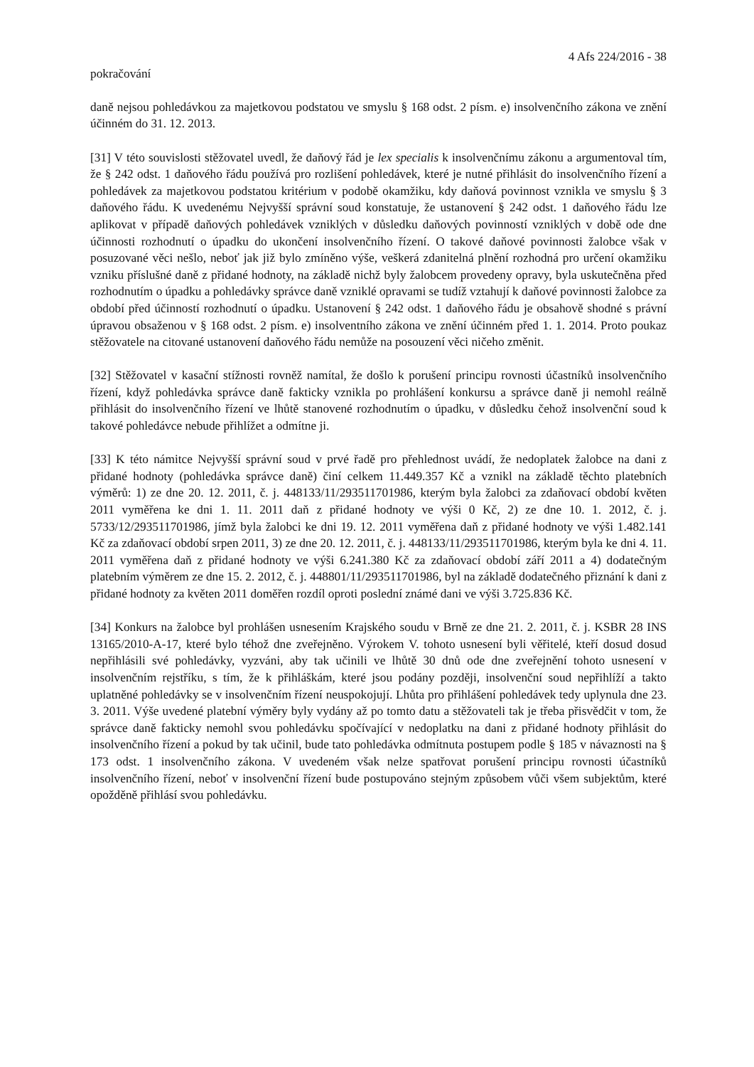4 Afs 224/2016 - 38
pokračování
daně nejsou pohledávkou za majetkovou podstatou ve smyslu § 168 odst. 2 písm. e) insolvenčního zákona ve znění účinném do 31. 12. 2013.
[31] V této souvislosti stěžovatel uvedl, že daňový řád je lex specialis k insolvenčnímu zákonu a argumentoval tím, že § 242 odst. 1 daňového řádu používá pro rozlišení pohledávek, které je nutné přihlásit do insolvenčního řízení a pohledávek za majetkovou podstatou kritérium v podobě okamžiku, kdy daňová povinnost vznikla ve smyslu § 3 daňového řádu. K uvedenému Nejvyšší správní soud konstatuje, že ustanovení § 242 odst. 1 daňového řádu lze aplikovat v případě daňových pohledávek vzniklých v důsledku daňových povinností vzniklých v době ode dne účinnosti rozhodnutí o úpadku do ukončení insolvenčního řízení. O takové daňové povinnosti žalobce však v posuzované věci nešlo, neboť jak již bylo zmíněno výše, veškerá zdanitelná plnění rozhodná pro určení okamžiku vzniku příslušné daně z přidané hodnoty, na základě nichž byly žalobcem provedeny opravy, byla uskutečněna před rozhodnutím o úpadku a pohledávky správce daně vzniklé opravami se tudíž vztahují k daňové povinnosti žalobce za období před účinností rozhodnutí o úpadku. Ustanovení § 242 odst. 1 daňového řádu je obsahově shodné s právní úpravou obsaženou v § 168 odst. 2 písm. e) insolventního zákona ve znění účinném před 1. 1. 2014. Proto poukaz stěžovatele na citované ustanovení daňového řádu nemůže na posouzení věci ničeho změnit.
[32] Stěžovatel v kasační stížnosti rovněž namítal, že došlo k porušení principu rovnosti účastníků insolvenčního řízení, když pohledávka správce daně fakticky vznikla po prohlášení konkursu a správce daně ji nemohl reálně přihlásit do insolvenčního řízení ve lhůtě stanovené rozhodnutím o úpadku, v důsledku čehož insolvenční soud k takové pohledávce nebude přihlížet a odmítne ji.
[33] K této námitce Nejvyšší správní soud v prvé řadě pro přehlednost uvádí, že nedoplatek žalobce na dani z přidané hodnoty (pohledávka správce daně) činí celkem 11.449.357 Kč a vznikl na základě těchto platebních výměrů: 1) ze dne 20. 12. 2011, č. j. 448133/11/293511701986, kterým byla žalobci za zdaňovací období květen 2011 vyměřena ke dni 1. 11. 2011 daň z přidané hodnoty ve výši 0 Kč, 2) ze dne 10. 1. 2012, č. j. 5733/12/293511701986, jímž byla žalobci ke dni 19. 12. 2011 vyměřena daň z přidané hodnoty ve výši 1.482.141 Kč za zdaňovací období srpen 2011, 3) ze dne 20. 12. 2011, č. j. 448133/11/293511701986, kterým byla ke dni 4. 11. 2011 vyměřena daň z přidané hodnoty ve výši 6.241.380 Kč za zdaňovací období září 2011 a 4) dodatečným platebním výměrem ze dne 15. 2. 2012, č. j. 448801/11/293511701986, byl na základě dodatečného přiznání k dani z přidané hodnoty za květen 2011 doměřen rozdíl oproti poslední známé dani ve výši 3.725.836 Kč.
[34] Konkurs na žalobce byl prohlášen usnesením Krajského soudu v Brně ze dne 21. 2. 2011, č. j. KSBR 28 INS 13165/2010-A-17, které bylo téhož dne zveřejněno. Výrokem V. tohoto usnesení byli věřitelé, kteří dosud dosud nepřihlásili své pohledávky, vyzváni, aby tak učinili ve lhůtě 30 dnů ode dne zveřejnění tohoto usnesení v insolvenčním rejstříku, s tím, že k přihláškám, které jsou podány později, insolvenční soud nepřihlíží a takto uplatněné pohledávky se v insolvenčním řízení neuspokojují. Lhůta pro přihlášení pohledávek tedy uplynula dne 23. 3. 2011. Výše uvedené platební výměry byly vydány až po tomto datu a stěžovateli tak je třeba přisvědčit v tom, že správce daně fakticky nemohl svou pohledávku spočívající v nedoplatku na dani z přidané hodnoty přihlásit do insolvenčního řízení a pokud by tak učinil, bude tato pohledávka odmítnuta postupem podle § 185 v návaznosti na § 173 odst. 1 insolvenčního zákona. V uvedeném však nelze spatřovat porušení principu rovnosti účastníků insolvenčního řízení, neboť v insolvenční řízení bude postupováno stejným způsobem vůči všem subjektům, které opožděně přihlásí svou pohledávku.